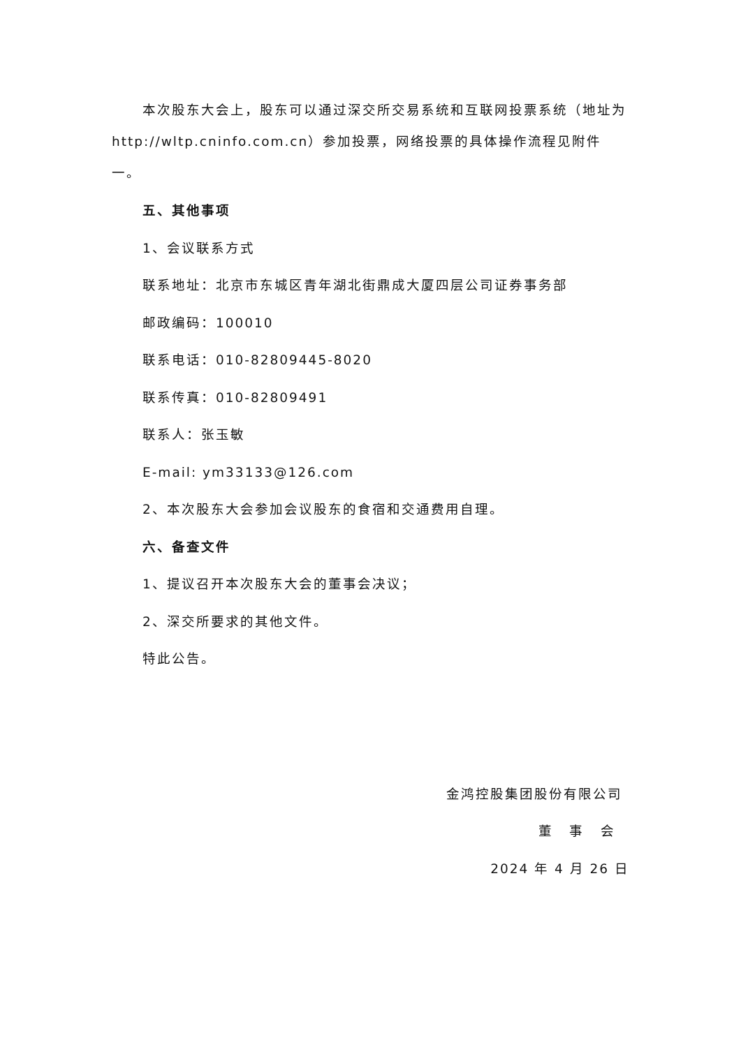本次股东大会上，股东可以通过深交所交易系统和互联网投票系统（地址为http://wltp.cninfo.com.cn）参加投票，网络投票的具体操作流程见附件一。
五、其他事项
1、会议联系方式
联系地址：北京市东城区青年湖北街鼎成大厦四层公司证券事务部
邮政编码：100010
联系电话：010-82809445-8020
联系传真：010-82809491
联系人：张玉敏
E-mail: ym33133@126.com
2、本次股东大会参加会议股东的食宿和交通费用自理。
六、备查文件
1、提议召开本次股东大会的董事会决议；
2、深交所要求的其他文件。
特此公告。
金鸿控股集团股份有限公司
董 事 会
2024 年 4 月 26 日